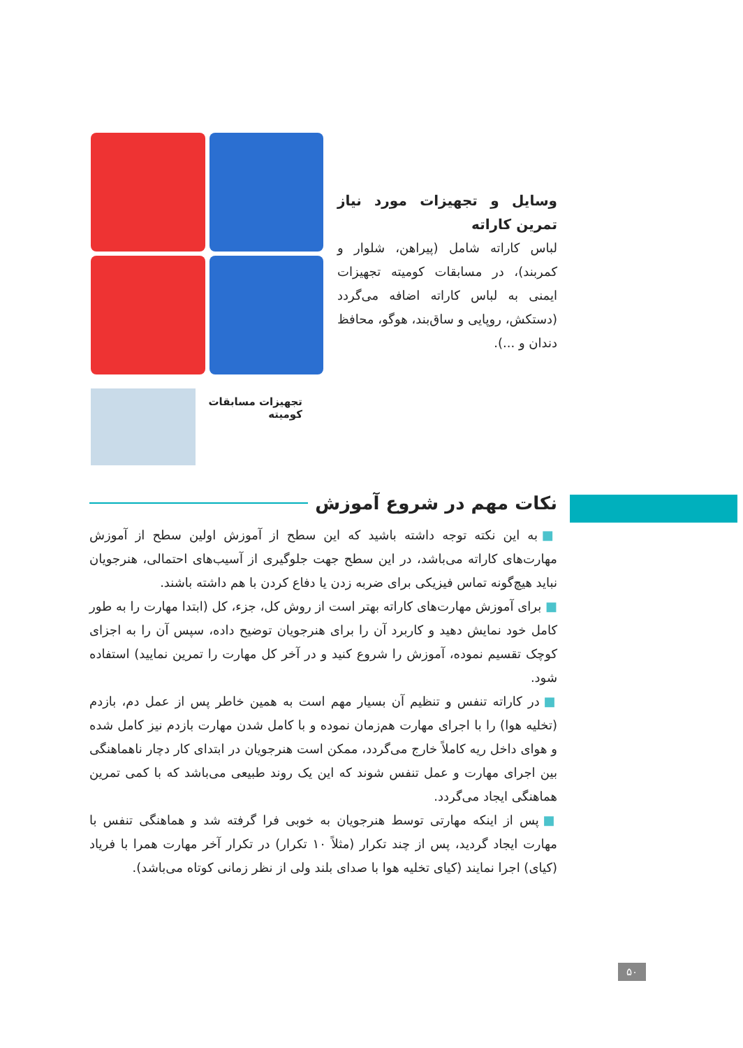وسایل و تجهیزات مورد نیاز تمرین کاراته
لباس کاراته شامل (پیراهن، شلوار و کمربند)، در مسابقات کومیته تجهیزات ایمنی به لباس کاراته اضافه می‌گردد (دستکش، روپایی و ساق‌بند، هوگو، محافظ دندان و ...).
تجهیزات مسابقات
کومیته
نکات مهم در شروع آموزش
■ به این نکته توجه داشته باشید که این سطح از آموزش اولین سطح از آموزش مهارت‌های کاراته می‌باشد، در این سطح جهت جلوگیری از آسیب‌های احتمالی، هنرجویان نباید هیچ‌گونه تماس فیزیکی برای ضربه زدن یا دفاع کردن با هم داشته باشند.
■ برای آموزش مهارت‌های کاراته بهتر است از روش کل، جزء، کل (ابتدا مهارت را به طور کامل خود نمایش دهید و کاربرد آن را برای هنرجویان توضیح داده، سپس آن را به اجزای کوچک تقسیم نموده، آموزش را شروع کنید و در آخر کل مهارت را تمرین نمایید) استفاده شود.
■ در کاراته تنفس و تنظیم آن بسیار مهم است به همین خاطر پس از عمل دم، بازدم (تخلیه هوا) را با اجرای مهارت هم‌زمان نموده و با کامل شدن مهارت بازدم نیز کامل شده و هوای داخل ریه کاملاً خارج می‌گردد، ممکن است هنرجویان در ابتدای کار دچار ناهماهنگی بین اجرای مهارت و عمل تنفس شوند که این یک روند طبیعی می‌باشد که با کمی تمرین هماهنگی ایجاد می‌گردد.
■ پس از اینکه مهارتی توسط هنرجویان به خوبی فرا گرفته شد و هماهنگی تنفس با مهارت ایجاد گردید، پس از چند تکرار (مثلاً ۱۰ تکرار) در تکرار آخر مهارت همرا با فریاد (کیای) اجرا نمایند (کیای تخلیه هوا با صدای بلند ولی از نظر زمانی کوتاه می‌باشد).
۵۰